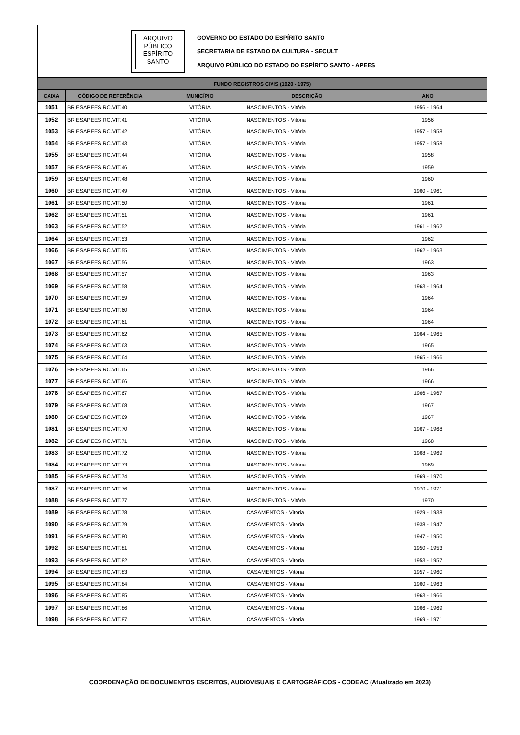ARQUIVO
PÚBLICO
ESPÍRITO
SANTO
GOVERNO DO ESTADO DO ESPÍRITO SANTO
SECRETARIA DE ESTADO DA CULTURA - SECULT
ARQUIVO PÚBLICO DO ESTADO DO ESPÍRITO SANTO - APEES
| FUNDO REGISTROS CIVIS (1920 - 1975) | | | | |
| --- | --- | --- | --- | --- |
| CAIXA | CÓDIGO DE REFERÊNCIA | MUNICÍPIO | DESCRIÇÃO | ANO |
| 1051 | BR ESAPEES RC.VIT.40 | VITÓRIA | NASCIMENTOS - Vitória | 1956 - 1964 |
| 1052 | BR ESAPEES RC.VIT.41 | VITÓRIA | NASCIMENTOS - Vitória | 1956 |
| 1053 | BR ESAPEES RC.VIT.42 | VITÓRIA | NASCIMENTOS - Vitória | 1957 - 1958 |
| 1054 | BR ESAPEES RC.VIT.43 | VITÓRIA | NASCIMENTOS - Vitória | 1957 - 1958 |
| 1055 | BR ESAPEES RC.VIT.44 | VITÓRIA | NASCIMENTOS - Vitória | 1958 |
| 1057 | BR ESAPEES RC.VIT.46 | VITÓRIA | NASCIMENTOS - Vitória | 1959 |
| 1059 | BR ESAPEES RC.VIT.48 | VITÓRIA | NASCIMENTOS - Vitória | 1960 |
| 1060 | BR ESAPEES RC.VIT.49 | VITÓRIA | NASCIMENTOS - Vitória | 1960 - 1961 |
| 1061 | BR ESAPEES RC.VIT.50 | VITÓRIA | NASCIMENTOS - Vitória | 1961 |
| 1062 | BR ESAPEES RC.VIT.51 | VITÓRIA | NASCIMENTOS - Vitória | 1961 |
| 1063 | BR ESAPEES RC.VIT.52 | VITÓRIA | NASCIMENTOS - Vitória | 1961 - 1962 |
| 1064 | BR ESAPEES RC.VIT.53 | VITÓRIA | NASCIMENTOS - Vitória | 1962 |
| 1066 | BR ESAPEES RC.VIT.55 | VITÓRIA | NASCIMENTOS - Vitória | 1962 - 1963 |
| 1067 | BR ESAPEES RC.VIT.56 | VITÓRIA | NASCIMENTOS - Vitória | 1963 |
| 1068 | BR ESAPEES RC.VIT.57 | VITÓRIA | NASCIMENTOS - Vitória | 1963 |
| 1069 | BR ESAPEES RC.VIT.58 | VITÓRIA | NASCIMENTOS - Vitória | 1963 - 1964 |
| 1070 | BR ESAPEES RC.VIT.59 | VITÓRIA | NASCIMENTOS - Vitória | 1964 |
| 1071 | BR ESAPEES RC.VIT.60 | VITÓRIA | NASCIMENTOS - Vitória | 1964 |
| 1072 | BR ESAPEES RC.VIT.61 | VITÓRIA | NASCIMENTOS - Vitória | 1964 |
| 1073 | BR ESAPEES RC.VIT.62 | VITÓRIA | NASCIMENTOS - Vitória | 1964 - 1965 |
| 1074 | BR ESAPEES RC.VIT.63 | VITÓRIA | NASCIMENTOS - Vitória | 1965 |
| 1075 | BR ESAPEES RC.VIT.64 | VITÓRIA | NASCIMENTOS - Vitória | 1965 - 1966 |
| 1076 | BR ESAPEES RC.VIT.65 | VITÓRIA | NASCIMENTOS - Vitória | 1966 |
| 1077 | BR ESAPEES RC.VIT.66 | VITÓRIA | NASCIMENTOS - Vitória | 1966 |
| 1078 | BR ESAPEES RC.VIT.67 | VITÓRIA | NASCIMENTOS - Vitória | 1966 - 1967 |
| 1079 | BR ESAPEES RC.VIT.68 | VITÓRIA | NASCIMENTOS - Vitória | 1967 |
| 1080 | BR ESAPEES RC.VIT.69 | VITÓRIA | NASCIMENTOS - Vitória | 1967 |
| 1081 | BR ESAPEES RC.VIT.70 | VITÓRIA | NASCIMENTOS - Vitória | 1967 - 1968 |
| 1082 | BR ESAPEES RC.VIT.71 | VITÓRIA | NASCIMENTOS - Vitória | 1968 |
| 1083 | BR ESAPEES RC.VIT.72 | VITÓRIA | NASCIMENTOS - Vitória | 1968 - 1969 |
| 1084 | BR ESAPEES RC.VIT.73 | VITÓRIA | NASCIMENTOS - Vitória | 1969 |
| 1085 | BR ESAPEES RC.VIT.74 | VITÓRIA | NASCIMENTOS - Vitória | 1969 - 1970 |
| 1087 | BR ESAPEES RC.VIT.76 | VITÓRIA | NASCIMENTOS - Vitória | 1970 - 1971 |
| 1088 | BR ESAPEES RC.VIT.77 | VITÓRIA | NASCIMENTOS - Vitória | 1970 |
| 1089 | BR ESAPEES RC.VIT.78 | VITÓRIA | CASAMENTOS - Vitória | 1929 - 1938 |
| 1090 | BR ESAPEES RC.VIT.79 | VITÓRIA | CASAMENTOS - Vitória | 1938 - 1947 |
| 1091 | BR ESAPEES RC.VIT.80 | VITÓRIA | CASAMENTOS - Vitória | 1947 - 1950 |
| 1092 | BR ESAPEES RC.VIT.81 | VITÓRIA | CASAMENTOS - Vitória | 1950 - 1953 |
| 1093 | BR ESAPEES RC.VIT.82 | VITÓRIA | CASAMENTOS - Vitória | 1953 - 1957 |
| 1094 | BR ESAPEES RC.VIT.83 | VITÓRIA | CASAMENTOS - Vitória | 1957 - 1960 |
| 1095 | BR ESAPEES RC.VIT.84 | VITÓRIA | CASAMENTOS - Vitória | 1960 - 1963 |
| 1096 | BR ESAPEES RC.VIT.85 | VITÓRIA | CASAMENTOS - Vitória | 1963 - 1966 |
| 1097 | BR ESAPEES RC.VIT.86 | VITÓRIA | CASAMENTOS - Vitória | 1966 - 1969 |
| 1098 | BR ESAPEES RC.VIT.87 | VITÓRIA | CASAMENTOS - Vitória | 1969 - 1971 |
COORDENAÇÃO DE DOCUMENTOS ESCRITOS, AUDIOVISUAIS E CARTOGRÁFICOS - CODEAC (Atualizado em 2023)